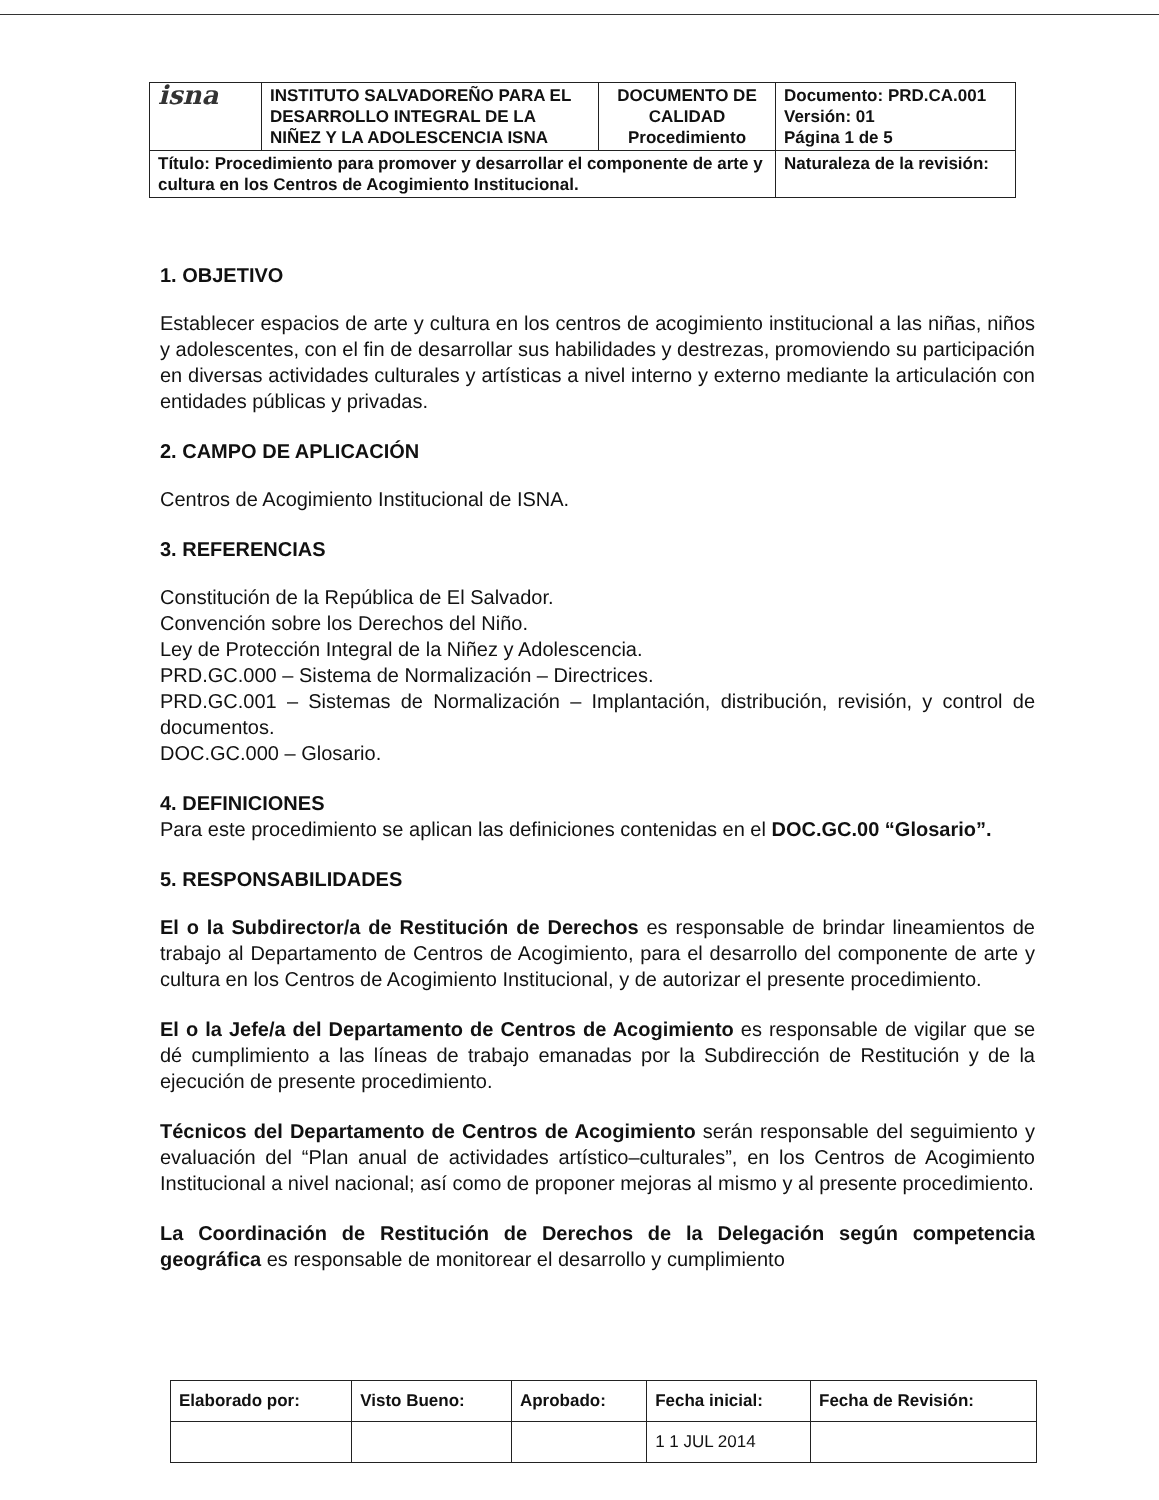| isna | INSTITUTO SALVADOREÑO PARA EL DESARROLLO INTEGRAL DE LA NIÑEZ Y LA ADOLESCENCIA ISNA | DOCUMENTO DE CALIDAD Procedimiento | Documento: PRD.CA.001 Versión: 01 Página 1 de 5 |
| Título: Procedimiento para promover y desarrollar el componente de arte y cultura en los Centros de Acogimiento Institucional. | | | Naturaleza de la revisión: |
1. OBJETIVO
Establecer espacios de arte y cultura en los centros de acogimiento institucional a las niñas, niños y adolescentes, con el fin de desarrollar sus habilidades y destrezas, promoviendo su participación en diversas actividades culturales y artísticas a nivel interno y externo mediante la articulación con entidades públicas y privadas.
2. CAMPO DE APLICACIÓN
Centros de Acogimiento Institucional de ISNA.
3. REFERENCIAS
Constitución de la República de El Salvador.
Convención sobre los Derechos del Niño.
Ley de Protección Integral de la Niñez y Adolescencia.
PRD.GC.000 – Sistema de Normalización – Directrices.
PRD.GC.001 – Sistemas de Normalización – Implantación, distribución, revisión, y control de documentos.
DOC.GC.000 – Glosario.
4. DEFINICIONES
Para este procedimiento se aplican las definiciones contenidas en el DOC.GC.00 “Glosario”.
5. RESPONSABILIDADES
El o la Subdirector/a de Restitución de Derechos es responsable de brindar lineamientos de trabajo al Departamento de Centros de Acogimiento, para el desarrollo del componente de arte y cultura en los Centros de Acogimiento Institucional, y de autorizar el presente procedimiento.
El o la Jefe/a del Departamento de Centros de Acogimiento es responsable de vigilar que se dé cumplimiento a las líneas de trabajo emanadas por la Subdirección de Restitución y de la ejecución de presente procedimiento.
Técnicos del Departamento de Centros de Acogimiento serán responsable del seguimiento y evaluación del “Plan anual de actividades artístico–culturales”, en los Centros de Acogimiento Institucional a nivel nacional; así como de proponer mejoras al mismo y al presente procedimiento.
La Coordinación de Restitución de Derechos de la Delegación según competencia geográfica es responsable de monitorear el desarrollo y cumplimiento
| Elaborado por: | Visto Bueno: | Aprobado: | Fecha inicial: | Fecha de Revisión: |
| | | | 1 1 JUL 2014 | |